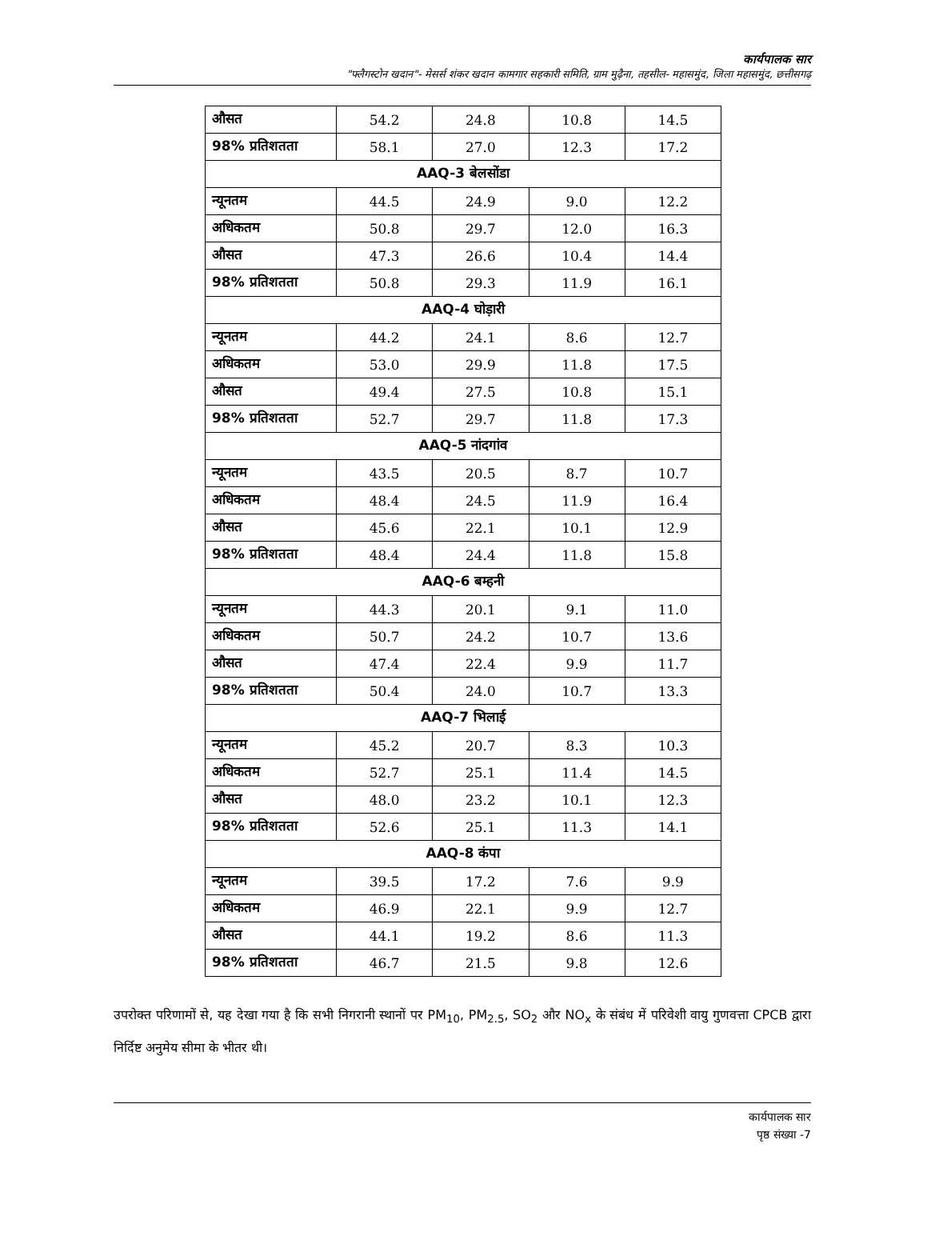कार्यपालक सार
"फ्लैगस्टोन खदान"- मेसर्स शंकर खदान कामगार सहकारी समिति, ग्राम मुढ़ैना, तहसील- महासमुंद, जिला महासमुंद, छत्तीसगढ़
| औसत | 54.2 | 24.8 | 10.8 | 14.5 |
| 98% प्रतिशतता | 58.1 | 27.0 | 12.3 | 17.2 |
| AAQ-3 बेलसोंडा | | | | |
| न्यूनतम | 44.5 | 24.9 | 9.0 | 12.2 |
| अधिकतम | 50.8 | 29.7 | 12.0 | 16.3 |
| औसत | 47.3 | 26.6 | 10.4 | 14.4 |
| 98% प्रतिशतता | 50.8 | 29.3 | 11.9 | 16.1 |
| AAQ-4 घोड़ारी | | | | |
| न्यूनतम | 44.2 | 24.1 | 8.6 | 12.7 |
| अधिकतम | 53.0 | 29.9 | 11.8 | 17.5 |
| औसत | 49.4 | 27.5 | 10.8 | 15.1 |
| 98% प्रतिशतता | 52.7 | 29.7 | 11.8 | 17.3 |
| AAQ-5 नांदगांव | | | | |
| न्यूनतम | 43.5 | 20.5 | 8.7 | 10.7 |
| अधिकतम | 48.4 | 24.5 | 11.9 | 16.4 |
| औसत | 45.6 | 22.1 | 10.1 | 12.9 |
| 98% प्रतिशतता | 48.4 | 24.4 | 11.8 | 15.8 |
| AAQ-6 बम्हनी | | | | |
| न्यूनतम | 44.3 | 20.1 | 9.1 | 11.0 |
| अधिकतम | 50.7 | 24.2 | 10.7 | 13.6 |
| औसत | 47.4 | 22.4 | 9.9 | 11.7 |
| 98% प्रतिशतता | 50.4 | 24.0 | 10.7 | 13.3 |
| AAQ-7 भिलाई | | | | |
| न्यूनतम | 45.2 | 20.7 | 8.3 | 10.3 |
| अधिकतम | 52.7 | 25.1 | 11.4 | 14.5 |
| औसत | 48.0 | 23.2 | 10.1 | 12.3 |
| 98% प्रतिशतता | 52.6 | 25.1 | 11.3 | 14.1 |
| AAQ-8 कंपा | | | | |
| न्यूनतम | 39.5 | 17.2 | 7.6 | 9.9 |
| अधिकतम | 46.9 | 22.1 | 9.9 | 12.7 |
| औसत | 44.1 | 19.2 | 8.6 | 11.3 |
| 98% प्रतिशतता | 46.7 | 21.5 | 9.8 | 12.6 |
उपरोक्त परिणामों से, यह देखा गया है कि सभी निगरानी स्थानों पर PM<sub>10</sub>, PM<sub>2.5</sub>, SO<sub>2</sub> और NO<sub>x</sub> के संबंध में परिवेशी वायु गुणवत्ता CPCB द्वारा निर्दिष्ट अनुमेय सीमा के भीतर थी।
कार्यपालक सार
पृष्ठ संख्या -7